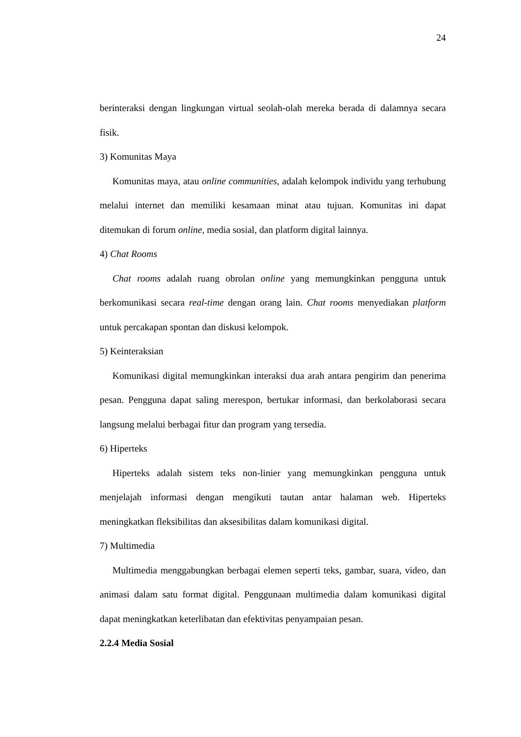24
berinteraksi dengan lingkungan virtual seolah-olah mereka berada di dalamnya secara fisik.
3) Komunitas Maya
Komunitas maya, atau online communities, adalah kelompok individu yang terhubung melalui internet dan memiliki kesamaan minat atau tujuan. Komunitas ini dapat ditemukan di forum online, media sosial, dan platform digital lainnya.
4) Chat Rooms
Chat rooms adalah ruang obrolan online yang memungkinkan pengguna untuk berkomunikasi secara real-time dengan orang lain. Chat rooms menyediakan platform untuk percakapan spontan dan diskusi kelompok.
5) Keinteraksian
Komunikasi digital memungkinkan interaksi dua arah antara pengirim dan penerima pesan. Pengguna dapat saling merespon, bertukar informasi, dan berkolaborasi secara langsung melalui berbagai fitur dan program yang tersedia.
6) Hiperteks
Hiperteks adalah sistem teks non-linier yang memungkinkan pengguna untuk menjelajah informasi dengan mengikuti tautan antar halaman web. Hiperteks meningkatkan fleksibilitas dan aksesibilitas dalam komunikasi digital.
7) Multimedia
Multimedia menggabungkan berbagai elemen seperti teks, gambar, suara, video, dan animasi dalam satu format digital. Penggunaan multimedia dalam komunikasi digital dapat meningkatkan keterlibatan dan efektivitas penyampaian pesan.
2.2.4 Media Sosial